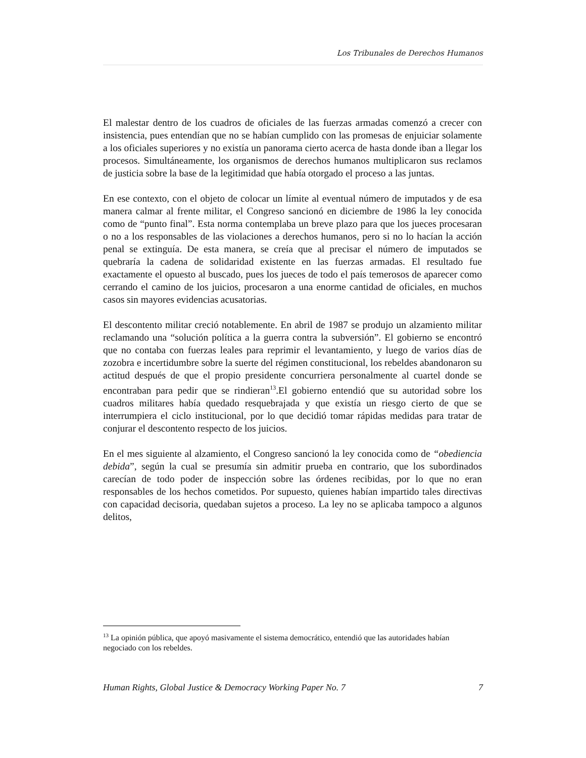Los Tribunales de Derechos Humanos
El malestar dentro de los cuadros de oficiales de las fuerzas armadas comenzó a crecer con insistencia, pues entendían que no se habían cumplido con las promesas de enjuiciar solamente a los oficiales superiores y no existía un panorama cierto acerca de hasta donde iban a llegar los procesos. Simultáneamente, los organismos de derechos humanos multiplicaron sus reclamos de justicia sobre la base de la legitimidad que había otorgado el proceso a las juntas.
En ese contexto, con el objeto de colocar un límite al eventual número de imputados y de esa manera calmar al frente militar, el Congreso sancionó en diciembre de 1986 la ley conocida como de “punto final”. Esta norma contemplaba un breve plazo para que los jueces procesaran o no a los responsables de las violaciones a derechos humanos, pero si no lo hacían la acción penal se extinguía. De esta manera, se creía que al precisar el número de imputados se quebraría la cadena de solidaridad existente en las fuerzas armadas. El resultado fue exactamente el opuesto al buscado, pues los jueces de todo el país temerosos de aparecer como cerrando el camino de los juicios, procesaron a una enorme cantidad de oficiales, en muchos casos sin mayores evidencias acusatorias.
El descontento militar creció notablemente. En abril de 1987 se produjo un alzamiento militar reclamando una “solución política a la guerra contra la subversión”. El gobierno se encontró que no contaba con fuerzas leales para reprimir el levantamiento, y luego de varios días de zozobra e incertidumbre sobre la suerte del régimen constitucional, los rebeldes abandonaron su actitud después de que el propio presidente concurriera personalmente al cuartel donde se encontraban para pedir que se rindieran<sup>13</sup>.El gobierno entendió que su autoridad sobre los cuadros militares había quedado resquebrajada y que existía un riesgo cierto de que se interrumpiera el ciclo institucional, por lo que decidió tomar rápidas medidas para tratar de conjurar el descontento respecto de los juicios.
En el mes siguiente al alzamiento, el Congreso sancionó la ley conocida como de “obediencia debida”, según la cual se presumía sin admitir prueba en contrario, que los subordinados carecían de todo poder de inspección sobre las órdenes recibidas, por lo que no eran responsables de los hechos cometidos. Por supuesto, quienes habían impartido tales directivas con capacidad decisoria, quedaban sujetos a proceso. La ley no se aplicaba tampoco a algunos delitos,
<sup>13</sup> La opinión pública, que apoyó masivamente el sistema democrático, entendió que las autoridades habían negociado con los rebeldes.
Human Rights, Global Justice & Democracy Working Paper No. 7 7